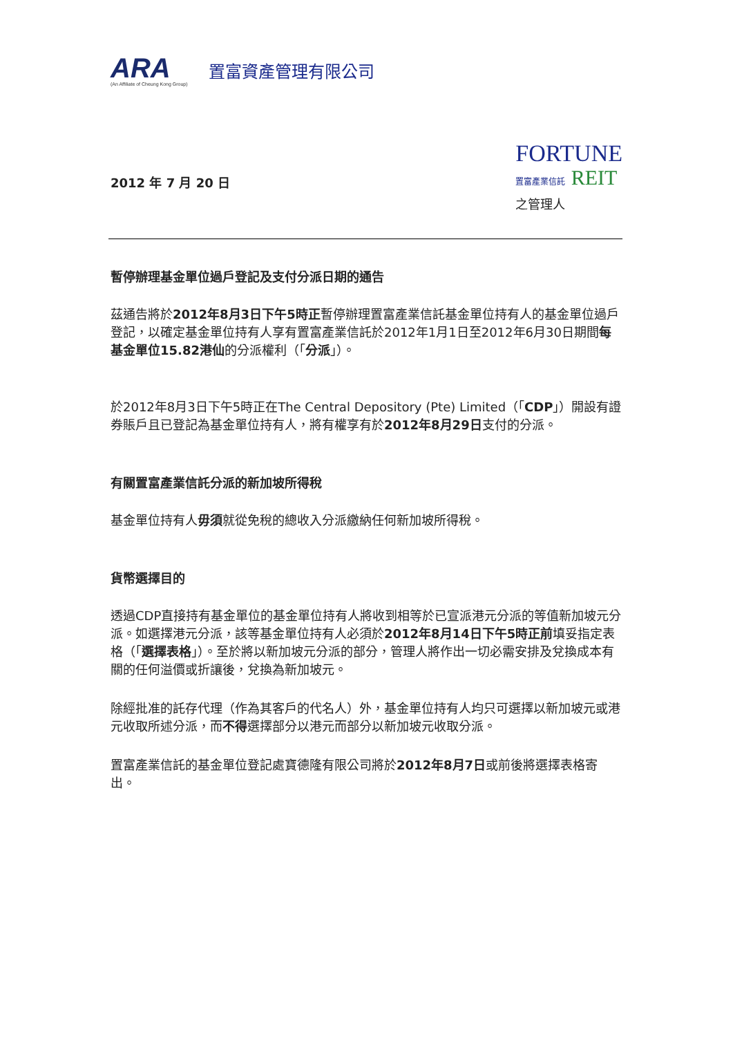ARA
(An Affiliate of Cheung Kong Group)
置富資產管理有限公司
2012 年 7 月 20 日
FORTUNE
置富產業信託 REIT
之管理人
暫停辦理基金單位過戶登記及支付分派日期的通告
茲通告將於2012年8月3日下午5時正暫停辦理置富產業信託基金單位持有人的基金單位過戶登記，以確定基金單位持有人享有置富產業信託於2012年1月1日至2012年6月30日期間每基金單位15.82港仙的分派權利（「分派」）。
於2012年8月3日下午5時正在The Central Depository (Pte) Limited（「CDP」）開設有證券賬戶且已登記為基金單位持有人，將有權享有於2012年8月29日支付的分派。
有關置富產業信託分派的新加坡所得稅
基金單位持有人毋須就從免稅的總收入分派繳納任何新加坡所得稅。
貨幣選擇目的
透過CDP直接持有基金單位的基金單位持有人將收到相等於已宣派港元分派的等值新加坡元分派。如選擇港元分派，該等基金單位持有人必須於2012年8月14日下午5時正前填妥指定表格（「選擇表格」）。至於將以新加坡元分派的部分，管理人將作出一切必需安排及兌換成本有關的任何溢價或折讓後，兌換為新加坡元。
除經批准的託存代理（作為其客戶的代名人）外，基金單位持有人均只可選擇以新加坡元或港元收取所述分派，而不得選擇部分以港元而部分以新加坡元收取分派。
置富產業信託的基金單位登記處寶德隆有限公司將於2012年8月7日或前後將選擇表格寄出。